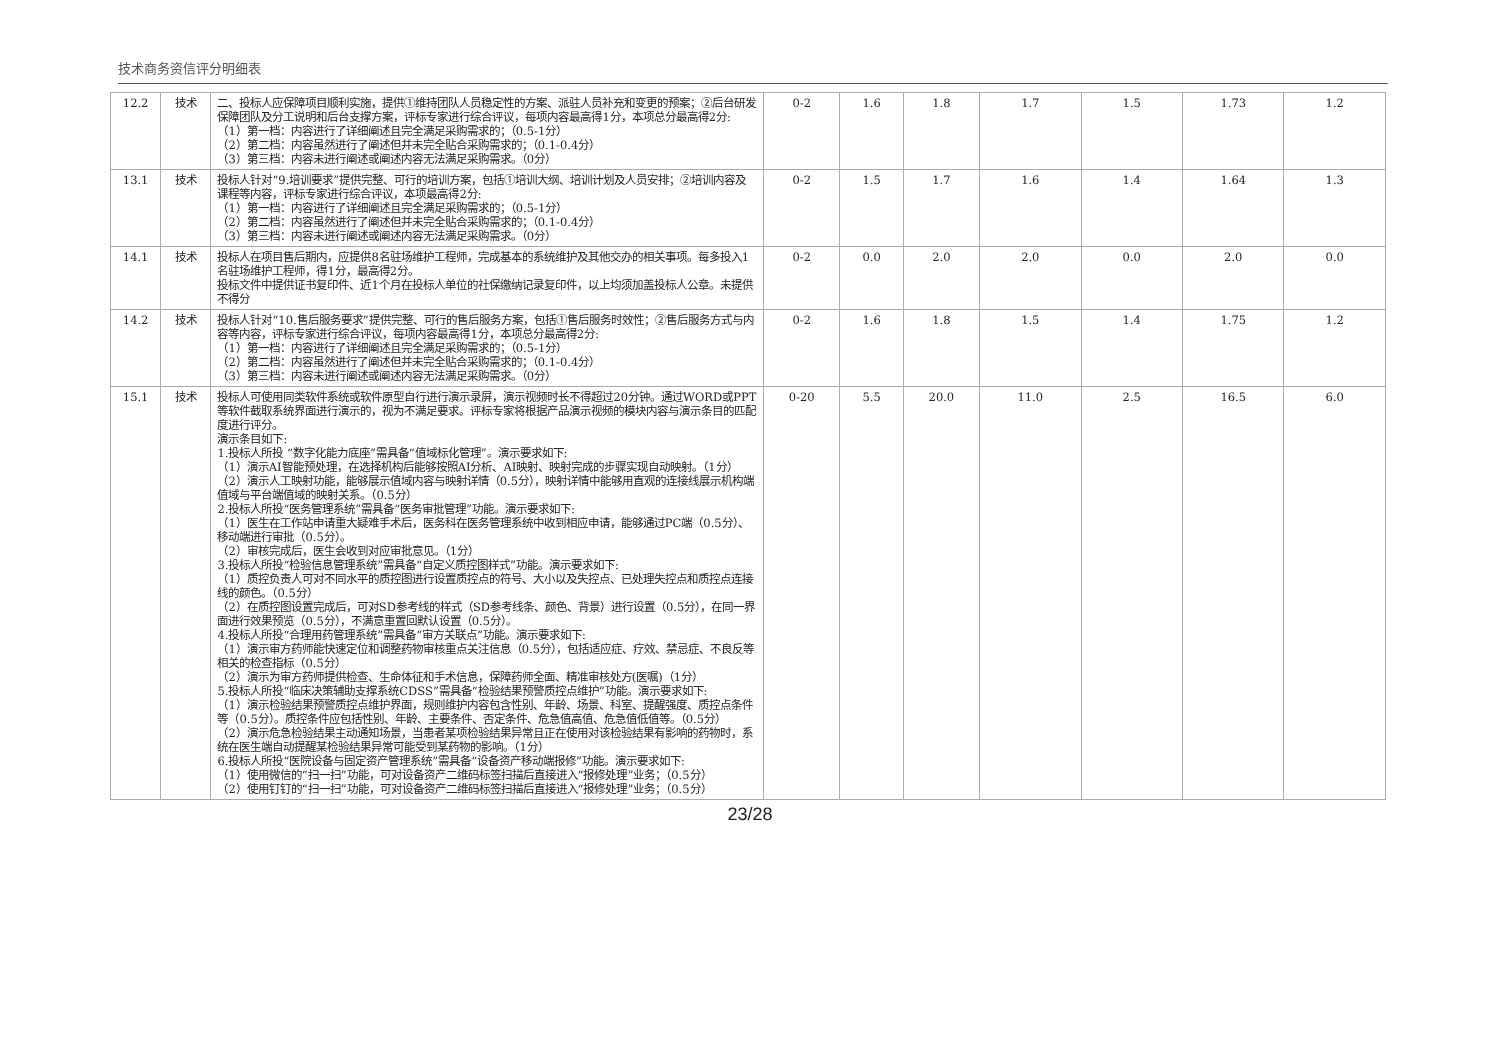技术商务资信评分明细表
| 12.2 | 技术 | 二、投标人应保障项目顺利实施，提供①维持团队人员稳定性的方案、派驻人员补充和变更的预案；②后台研发保障团队及分工说明和后台支撑方案，评标专家进行综合评议，每项内容最高得1分，本项总分最高得2分: （1）第一档：内容进行了详细阐述且完全满足采购需求的；（0.5-1分） （2）第二档：内容虽然进行了阐述但并未完全贴合采购需求的；（0.1-0.4分） （3）第三档：内容未进行阐述或阐述内容无法满足采购需求。（0分） | 0-2 | 1.6 | 1.8 | 1.7 | 1.5 | 1.73 | 1.2 |
| 13.1 | 技术 | 投标人针对“9.培训要求”提供完整、可行的培训方案，包括①培训大纲、培训计划及人员安排；②培训内容及课程等内容，评标专家进行综合评议，本项最高得2分: （1）第一档：内容进行了详细阐述且完全满足采购需求的；（0.5-1分） （2）第二档：内容虽然进行了阐述但并未完全贴合采购需求的；（0.1-0.4分） （3）第三档：内容未进行阐述或阐述内容无法满足采购需求。（0分） | 0-2 | 1.5 | 1.7 | 1.6 | 1.4 | 1.64 | 1.3 |
| 14.1 | 技术 | 投标人在项目售后期内，应提供8名驻场维护工程师，完成基本的系统维护及其他交办的相关事项。每多投入1名驻场维护工程师，得1分，最高得2分。 投标文件中提供证书复印件、近1个月在投标人单位的社保缴纳记录复印件，以上均须加盖投标人公章。未提供不得分 | 0-2 | 0.0 | 2.0 | 2.0 | 0.0 | 2.0 | 0.0 |
| 14.2 | 技术 | 投标人针对“10.售后服务要求”提供完整、可行的售后服务方案，包括①售后服务时效性；②售后服务方式与内容等内容，评标专家进行综合评议，每项内容最高得1分，本项总分最高得2分: （1）第一档：内容进行了详细阐述且完全满足采购需求的；（0.5-1分） （2）第二档：内容虽然进行了阐述但并未完全贴合采购需求的；（0.1-0.4分） （3）第三档：内容未进行阐述或阐述内容无法满足采购需求。（0分） | 0-2 | 1.6 | 1.8 | 1.5 | 1.4 | 1.75 | 1.2 |
| 15.1 | 技术 | 投标人可使用同类软件系统或软件原型自行进行演示录屏，演示视频时长不得超过20分钟。通过WORD或PPT等软件截取系统界面进行演示的，视为不满足要求。评标专家将根据产品演示视频的模块内容与演示条目的匹配度进行评分。 演示条目如下: 1.投标人所投 “数字化能力底座”需具备“值域标化管理”。演示要求如下: （1）演示AI智能预处理，在选择机构后能够按照AI分析、AI映射、映射完成的步骤实现自动映射。（1分） （2）演示人工映射功能，能够展示值域内容与映射详情（0.5分），映射详情中能够用直观的连接线展示机构端值域与平台端值域的映射关系。（0.5分） 2.投标人所投“医务管理系统”需具备“医务审批管理”功能。演示要求如下: （1）医生在工作站申请重大疑难手术后，医务科在医务管理系统中收到相应申请，能够通过PC端（0.5分）、移动端进行审批（0.5分）。 （2）审核完成后，医生会收到对应审批意见。（1分） 3.投标人所投“检验信息管理系统”需具备“自定义质控图样式”功能。演示要求如下: （1）质控负责人可对不同水平的质控图进行设置质控点的符号、大小以及失控点、已处理失控点和质控点连接线的颜色。（0.5分） （2）在质控图设置完成后，可对SD参考线的样式（SD参考线条、颜色、背景）进行设置（0.5分），在同一界面进行效果预览（0.5分），不满意重置回默认设置（0.5分）。 4.投标人所投“合理用药管理系统”需具备“审方关联点”功能。演示要求如下: （1）演示审方药师能快速定位和调整药物审核重点关注信息（0.5分），包括适应症、疗效、禁忌症、不良反等相关的检查指标（0.5分） （2）演示为审方药师提供检查、生命体征和手术信息，保障药师全面、精准审核处方(医嘱)（1分） 5.投标人所投“临床决策辅助支撑系统CDSS”需具备“检验结果预警质控点维护”功能。演示要求如下: （1）演示检验结果预警质控点维护界面，规则维护内容包含性别、年龄、场景、科室、提醒强度、质控点条件等（0.5分）。质控条件应包括性别、年龄、主要条件、否定条件、危急值高值、危急值低值等。（0.5分） （2）演示危急检验结果主动通知场景，当患者某项检验结果异常且正在使用对该检验结果有影响的药物时，系统在医生端自动提醒某检验结果异常可能受到某药物的影响。（1分） 6.投标人所投“医院设备与固定资产管理系统”需具备“设备资产移动端报修”功能。演示要求如下: （1）使用微信的“扫一扫”功能，可对设备资产二维码标签扫描后直接进入“报修处理”业务；（0.5分） （2）使用钉钉的“扫一扫”功能，可对设备资产二维码标签扫描后直接进入“报修处理”业务；（0.5分） | 0-20 | 5.5 | 20.0 | 11.0 | 2.5 | 16.5 | 6.0 |
23/28